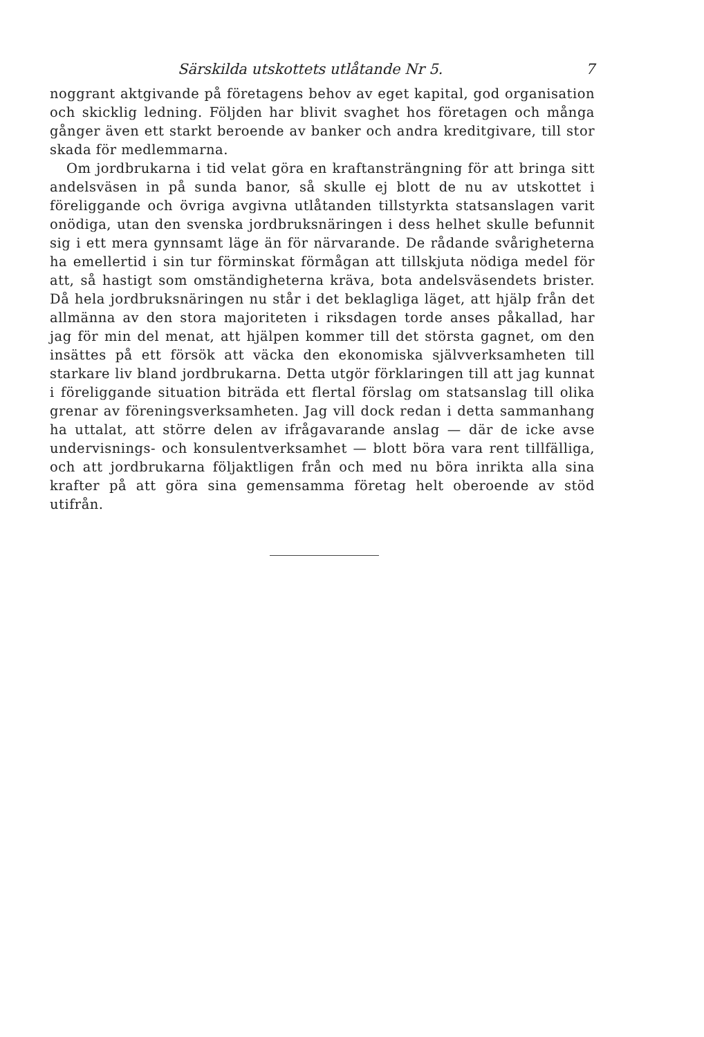Särskilda utskottets utlåtande Nr 5. 7
noggrant aktgivande på företagens behov av eget kapital, god organisation och skicklig ledning. Följden har blivit svaghet hos företagen och många gånger även ett starkt beroende av banker och andra kreditgivare, till stor skada för medlemmarna.
Om jordbrukarna i tid velat göra en kraftansträngning för att bringa sitt andelsväsen in på sunda banor, så skulle ej blott de nu av utskottet i föreliggande och övriga avgivna utlåtanden tillstyrkta statsanslagen varit onödiga, utan den svenska jordbruksnäringen i dess helhet skulle befunnit sig i ett mera gynnsamt läge än för närvarande. De rådande svårigheterna ha emellertid i sin tur förminskat förmågan att tillskjuta nödiga medel för att, så hastigt som omständigheterna kräva, bota andelsväsendets brister. Då hela jordbruksnäringen nu står i det beklagliga läget, att hjälp från det allmänna av den stora majoriteten i riksdagen torde anses påkallad, har jag för min del menat, att hjälpen kommer till det största gagnet, om den insättes på ett försök att väcka den ekonomiska självverksamheten till starkare liv bland jordbrukarna. Detta utgör förklaringen till att jag kunnat i föreliggande situation biträda ett flertal förslag om statsanslag till olika grenar av föreningsverksamheten. Jag vill dock redan i detta sammanhang ha uttalat, att större delen av ifrågavarande anslag — där de icke avse undervisnings- och konsulentverksamhet — blott böra vara rent tillfälliga, och att jordbrukarna följaktligen från och med nu böra inrikta alla sina krafter på att göra sina gemensamma företag helt oberoende av stöd utifrån.